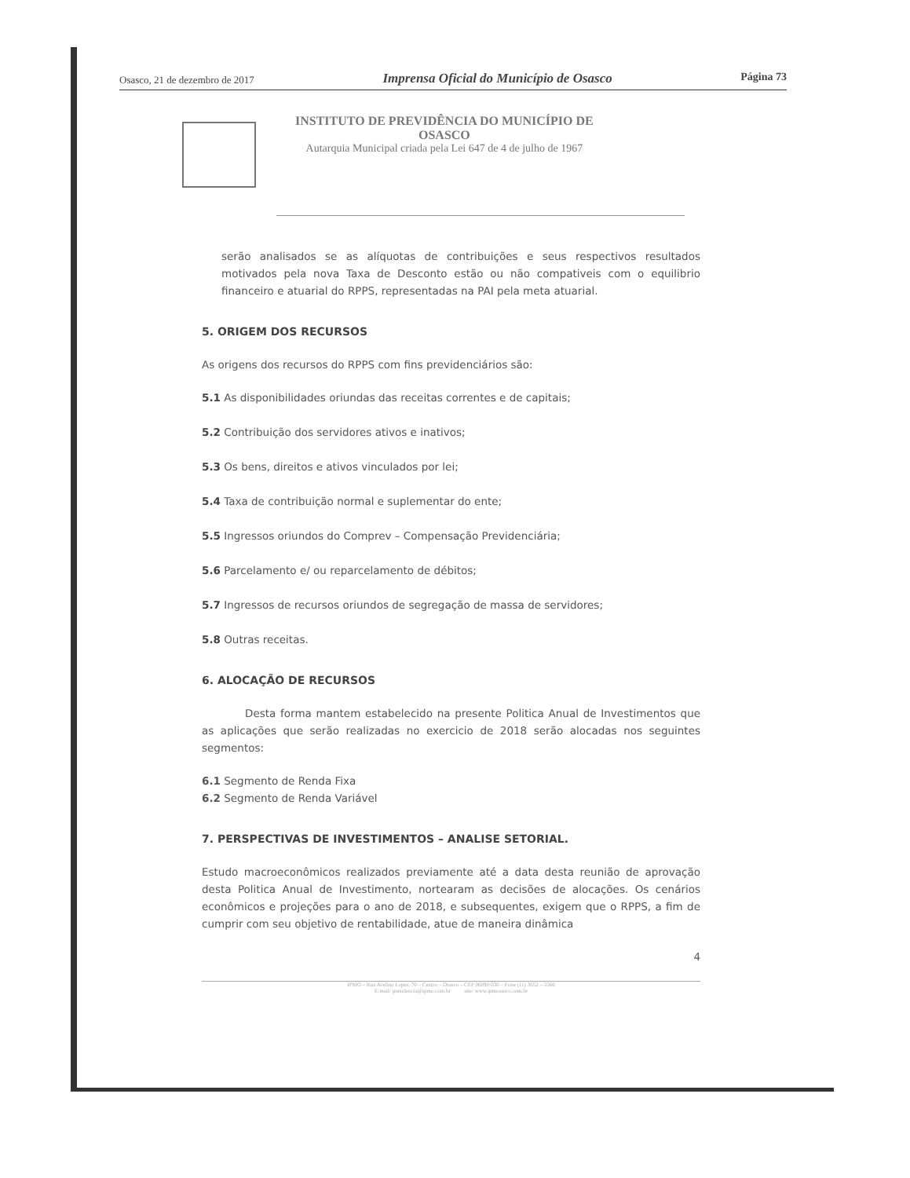Osasco, 21 de dezembro de 2017 Imprensa Oficial do Município de Osasco Página 73
INSTITUTO DE PREVIDÊNCIA DO MUNICÍPIO DE
OSASCO
Autarquia Municipal criada pela Lei 647 de 4 de julho de 1967
serão analisados se as alíquotas de contribuições e seus respectivos resultados motivados pela nova Taxa de Desconto estão ou não compativeis com o equilibrio financeiro e atuarial do RPPS, representadas na PAI pela meta atuarial.
5. ORIGEM DOS RECURSOS
As origens dos recursos do RPPS com fins previdenciários são:
5.1 As disponibilidades oriundas das receitas correntes e de capitais;
5.2 Contribuição dos servidores ativos e inativos;
5.3 Os bens, direitos e ativos vinculados por lei;
5.4 Taxa de contribuição normal e suplementar do ente;
5.5 Ingressos oriundos do Comprev – Compensação Previdenciária;
5.6 Parcelamento e/ ou reparcelamento de débitos;
5.7 Ingressos de recursos oriundos de segregação de massa de servidores;
5.8 Outras receitas.
6. ALOCAÇÃO DE RECURSOS
Desta forma mantem estabelecido na presente Politica Anual de Investimentos que as aplicações que serão realizadas no exercicio de 2018 serão alocadas nos seguintes segmentos:
6.1 Segmento de Renda Fixa
6.2 Segmento de Renda Variável
7. PERSPECTIVAS DE INVESTIMENTOS – ANALISE SETORIAL.
Estudo macroeconômicos realizados previamente até a data desta reunião de aprovação desta Politica Anual de Investimento, nortearam as decisões de alocações. Os cenários econômicos e projeções para o ano de 2018, e subsequentes, exigem que o RPPS, a fim de cumprir com seu objetivo de rentabilidade, atue de maneira dinâmica
4
IPMO – Rua Avelino Lopes, 70 – Centro – Osasco – CEP 06090-030 – Fone (11) 3652 – 5566
E-mail: presidencia@ipmo.com.br site: www.ipmosasco.com.br